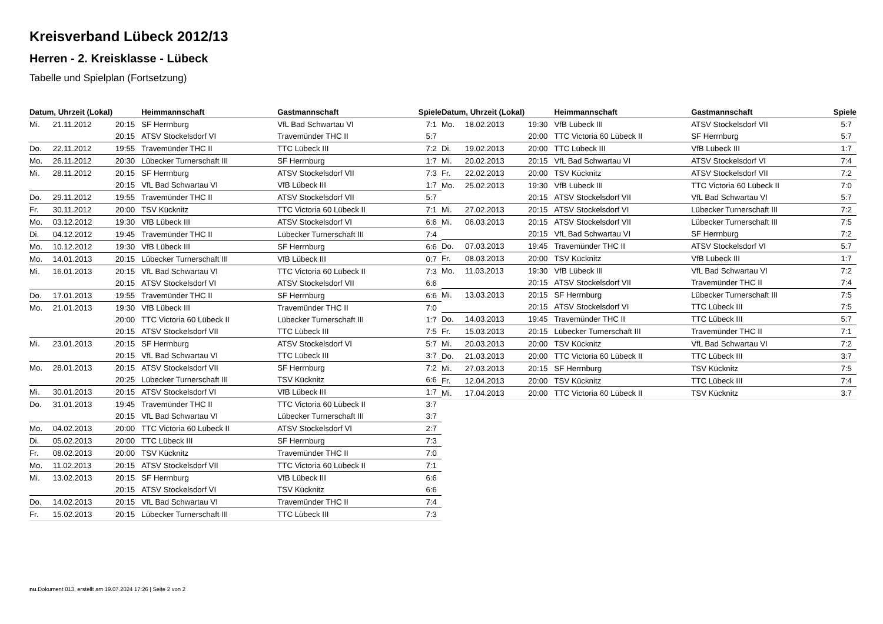Kreisverband Lübeck 2012/13
Herren - 2. Kreisklasse - Lübeck
Tabelle und Spielplan (Fortsetzung)
| Datum, Uhrzeit (Lokal) | | | Heimmannschaft | Gastmannschaft | Spiele |
| --- | --- | --- | --- | --- | --- |
| Mi. | 21.11.2012 | 20:15 | SF Herrnburg | VfL Bad Schwartau VI | 7:1 |
| | | 20:15 | ATSV Stockelsdorf VI | Travemünder THC II | 5:7 |
| Do. | 22.11.2012 | 19:55 | Travemünder THC II | TTC Lübeck III | 7:2 |
| Mo. | 26.11.2012 | 20:30 | Lübecker Turnerschaft III | SF Herrnburg | 1:7 |
| Mi. | 28.11.2012 | 20:15 | SF Herrnburg | ATSV Stockelsdorf VII | 7:3 |
| | | 20:15 | VfL Bad Schwartau VI | VfB Lübeck III | 1:7 |
| Do. | 29.11.2012 | 19:55 | Travemünder THC II | ATSV Stockelsdorf VII | 5:7 |
| Fr. | 30.11.2012 | 20:00 | TSV Kücknitz | TTC Victoria 60 Lübeck II | 7:1 |
| Mo. | 03.12.2012 | 19:30 | VfB Lübeck III | ATSV Stockelsdorf VI | 6:6 |
| Di. | 04.12.2012 | 19:45 | Travemünder THC II | Lübecker Turnerschaft III | 7:4 |
| Mo. | 10.12.2012 | 19:30 | VfB Lübeck III | SF Herrnburg | 6:6 |
| Mo. | 14.01.2013 | 20:15 | Lübecker Turnerschaft III | VfB Lübeck III | 0:7 |
| Mi. | 16.01.2013 | 20:15 | VfL Bad Schwartau VI | TTC Victoria 60 Lübeck II | 7:3 |
| | | 20:15 | ATSV Stockelsdorf VI | ATSV Stockelsdorf VII | 6:6 |
| Do. | 17.01.2013 | 19:55 | Travemünder THC II | SF Herrnburg | 6:6 |
| Mo. | 21.01.2013 | 19:30 | VfB Lübeck III | Travemünder THC II | 7:0 |
| | | 20:00 | TTC Victoria 60 Lübeck II | Lübecker Turnerschaft III | 1:7 |
| | | 20:15 | ATSV Stockelsdorf VII | TTC Lübeck III | 7:5 |
| Mi. | 23.01.2013 | 20:15 | SF Herrnburg | ATSV Stockelsdorf VI | 5:7 |
| | | 20:15 | VfL Bad Schwartau VI | TTC Lübeck III | 3:7 |
| Mo. | 28.01.2013 | 20:15 | ATSV Stockelsdorf VII | SF Herrnburg | 7:2 |
| | | 20:25 | Lübecker Turnerschaft III | TSV Kücknitz | 6:6 |
| Mi. | 30.01.2013 | 20:15 | ATSV Stockelsdorf VI | VfB Lübeck III | 1:7 |
| Do. | 31.01.2013 | 19:45 | Travemünder THC II | TTC Victoria 60 Lübeck II | 3:7 |
| | | 20:15 | VfL Bad Schwartau VI | Lübecker Turnerschaft III | 3:7 |
| Mo. | 04.02.2013 | 20:00 | TTC Victoria 60 Lübeck II | ATSV Stockelsdorf VI | 2:7 |
| Di. | 05.02.2013 | 20:00 | TTC Lübeck III | SF Herrnburg | 7:3 |
| Fr. | 08.02.2013 | 20:00 | TSV Kücknitz | Travemünder THC II | 7:0 |
| Mo. | 11.02.2013 | 20:15 | ATSV Stockelsdorf VII | TTC Victoria 60 Lübeck II | 7:1 |
| Mi. | 13.02.2013 | 20:15 | SF Herrnburg | VfB Lübeck III | 6:6 |
| | | 20:15 | ATSV Stockelsdorf VI | TSV Kücknitz | 6:6 |
| Do. | 14.02.2013 | 20:15 | VfL Bad Schwartau VI | Travemünder THC II | 7:4 |
| Fr. | 15.02.2013 | 20:15 | Lübecker Turnerschaft III | TTC Lübeck III | 7:3 |
| Datum, Uhrzeit (Lokal) | | | Heimmannschaft | Gastmannschaft | Spiele |
| --- | --- | --- | --- | --- | --- |
| Mo. | 18.02.2013 | 19:30 | VfB Lübeck III | ATSV Stockelsdorf VII | 5:7 |
| | | 20:00 | TTC Victoria 60 Lübeck II | SF Herrnburg | 5:7 |
| Di. | 19.02.2013 | 20:00 | TTC Lübeck III | VfB Lübeck III | 1:7 |
| Mi. | 20.02.2013 | 20:15 | VfL Bad Schwartau VI | ATSV Stockelsdorf VI | 7:4 |
| Fr. | 22.02.2013 | 20:00 | TSV Kücknitz | ATSV Stockelsdorf VII | 7:2 |
| Mo. | 25.02.2013 | 19:30 | VfB Lübeck III | TTC Victoria 60 Lübeck II | 7:0 |
| | | 20:15 | ATSV Stockelsdorf VII | VfL Bad Schwartau VI | 5:7 |
| Mi. | 27.02.2013 | 20:15 | ATSV Stockelsdorf VI | Lübecker Turnerschaft III | 7:2 |
| Mi. | 06.03.2013 | 20:15 | ATSV Stockelsdorf VII | Lübecker Turnerschaft III | 7:5 |
| | | 20:15 | VfL Bad Schwartau VI | SF Herrnburg | 7:2 |
| Do. | 07.03.2013 | 19:45 | Travemünder THC II | ATSV Stockelsdorf VI | 5:7 |
| Fr. | 08.03.2013 | 20:00 | TSV Kücknitz | VfB Lübeck III | 1:7 |
| Mo. | 11.03.2013 | 19:30 | VfB Lübeck III | VfL Bad Schwartau VI | 7:2 |
| | | 20:15 | ATSV Stockelsdorf VII | Travemünder THC II | 7:4 |
| Mi. | 13.03.2013 | 20:15 | SF Herrnburg | Lübecker Turnerschaft III | 7:5 |
| | | 20:15 | ATSV Stockelsdorf VI | TTC Lübeck III | 7:5 |
| Do. | 14.03.2013 | 19:45 | Travemünder THC II | TTC Lübeck III | 5:7 |
| Fr. | 15.03.2013 | 20:15 | Lübecker Turnerschaft III | Travemünder THC II | 7:1 |
| Mi. | 20.03.2013 | 20:00 | TSV Kücknitz | VfL Bad Schwartau VI | 7:2 |
| Do. | 21.03.2013 | 20:00 | TTC Victoria 60 Lübeck II | TTC Lübeck III | 3:7 |
| Mi. | 27.03.2013 | 20:15 | SF Herrnburg | TSV Kücknitz | 7:5 |
| Fr. | 12.04.2013 | 20:00 | TSV Kücknitz | TTC Lübeck III | 7:4 |
| Mi. | 17.04.2013 | 20:00 | TTC Victoria 60 Lübeck II | TSV Kücknitz | 3:7 |
nu.Dokument 013, erstellt am 19.07.2024 17:26 | Seite 2 von 2